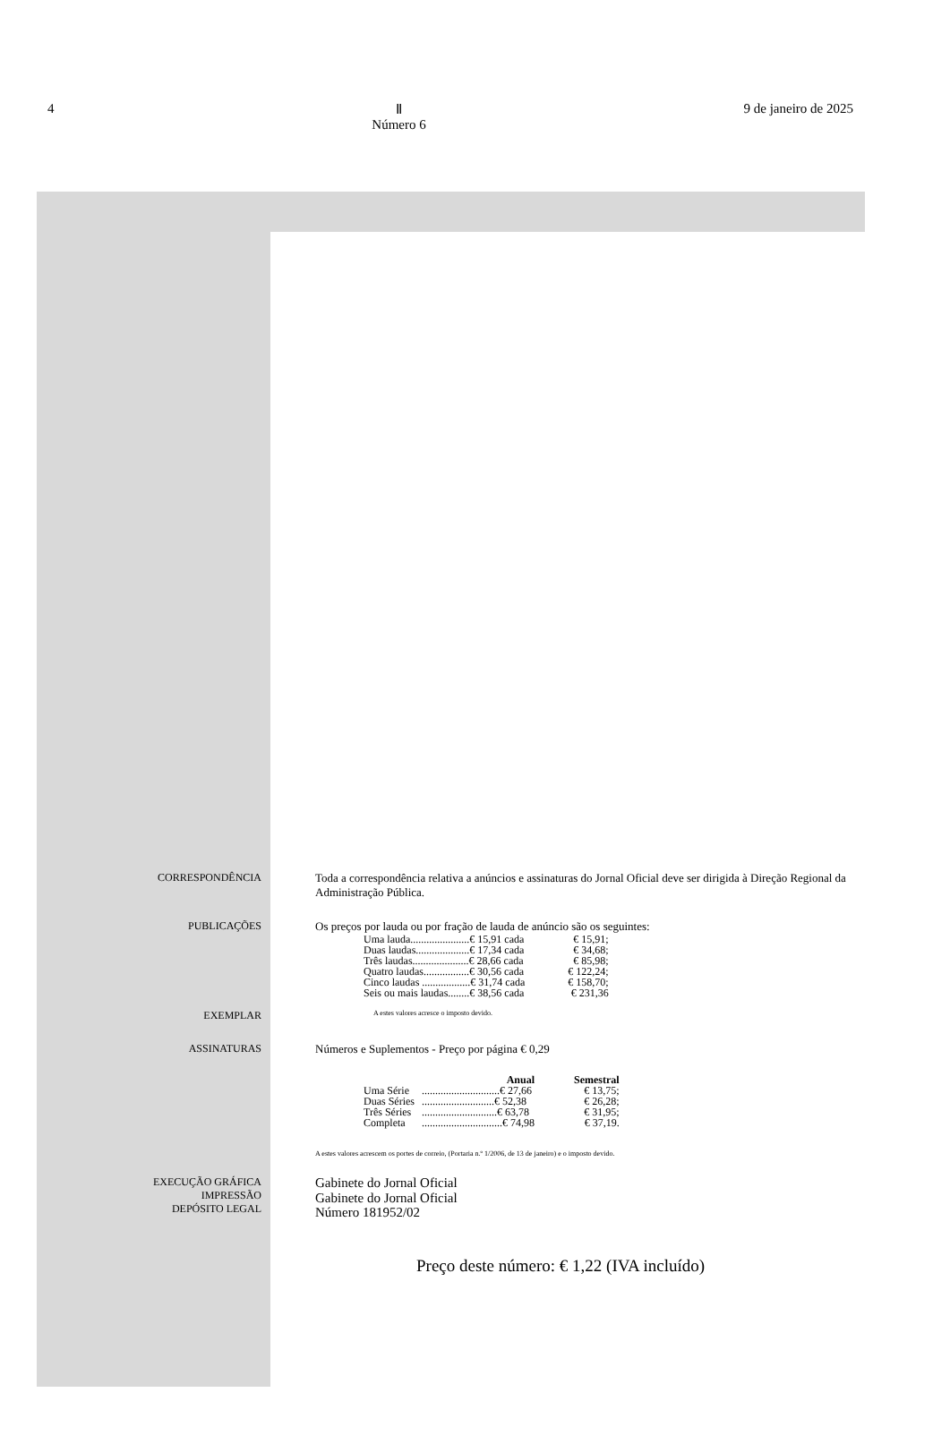4 Ⅱ
Número 6 9 de janeiro de 2025
CORRESPONDÊNCIA Toda a correspondência relativa a anúncios e assinaturas do Jornal Oficial deve ser dirigida à Direção Regional da Administração Pública.
PUBLICAÇÕES Os preços por lauda ou por fração de lauda de anúncio são os seguintes:
| Uma lauda......................€ 15,91 cada | € 15,91; |
| Duas laudas....................€ 17,34 cada | € 34,68; |
| Três laudas.....................€ 28,66 cada | € 85,98; |
| Quatro laudas.................€ 30,56 cada | € 122,24; |
| Cinco laudas ..................€ 31,74 cada | € 158,70; |
| Seis ou mais laudas........€ 38,56 cada | € 231,36 |
EXEMPLAR
A estes valores acresce o imposto devido.
ASSINATURAS Números e Suplementos - Preço por página € 0,29
| | Anual | Semestral |
| --- | --- | --- |
| Uma Série | .............................€ 27,66 | € 13,75; |
| Duas Séries | ...........................€ 52,38 | € 26,28; |
| Três Séries | ............................€ 63,78 | € 31,95; |
| Completa | ..............................€ 74,98 | € 37,19. |
A estes valores acrescem os portes de correio, (Portaria n.º 1/2006, de 13 de janeiro) e o imposto devido.
EXECUÇÃO GRÁFICA
IMPRESSÃO
DEPÓSITO LEGAL
Gabinete do Jornal Oficial
Gabinete do Jornal Oficial
Número 181952/02
Preço deste número: € 1,22 (IVA incluído)